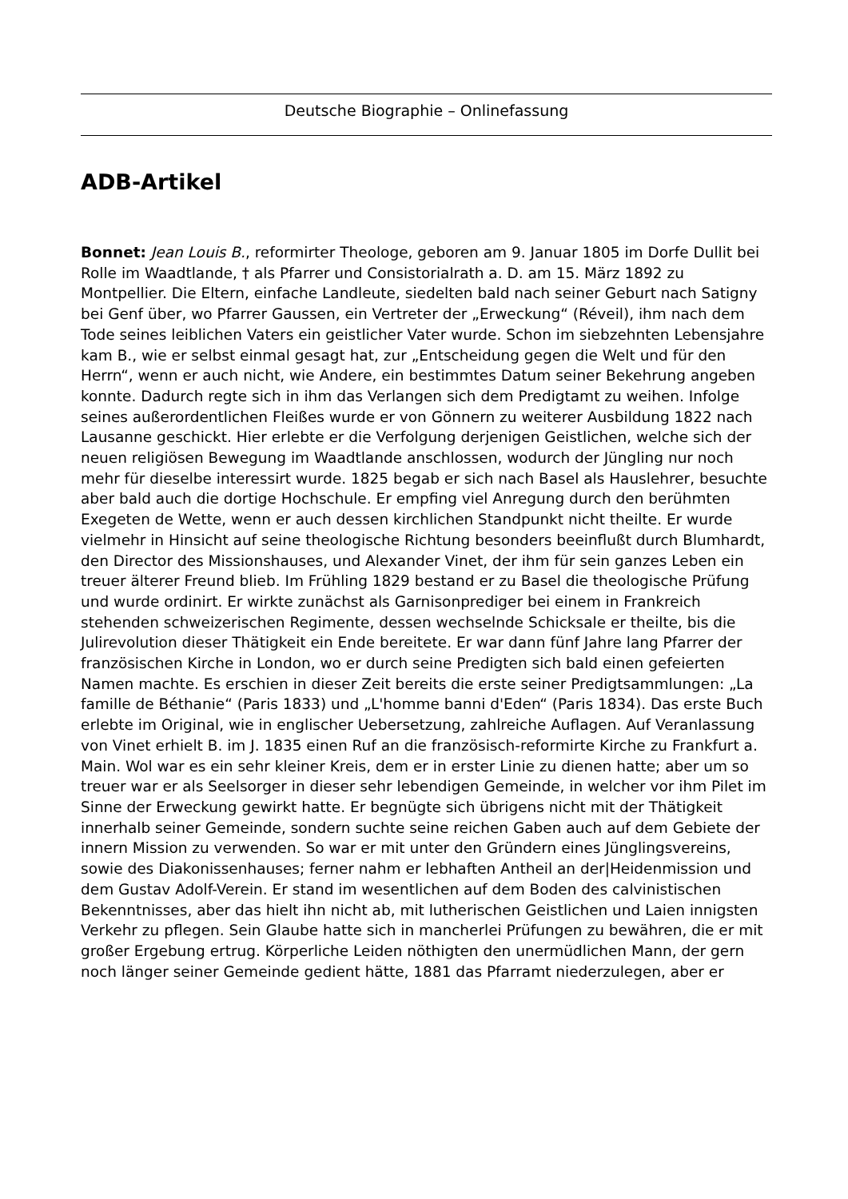Deutsche Biographie – Onlinefassung
ADB-Artikel
Bonnet: Jean Louis B., reformirter Theologe, geboren am 9. Januar 1805 im Dorfe Dullit bei Rolle im Waadtlande, † als Pfarrer und Consistorialrath a. D. am 15. März 1892 zu Montpellier. Die Eltern, einfache Landleute, siedelten bald nach seiner Geburt nach Satigny bei Genf über, wo Pfarrer Gaussen, ein Vertreter der „Erweckung“ (Réveil), ihm nach dem Tode seines leiblichen Vaters ein geistlicher Vater wurde. Schon im siebzehnten Lebensjahre kam B., wie er selbst einmal gesagt hat, zur „Entscheidung gegen die Welt und für den Herrn“, wenn er auch nicht, wie Andere, ein bestimmtes Datum seiner Bekehrung angeben konnte. Dadurch regte sich in ihm das Verlangen sich dem Predigtamt zu weihen. Infolge seines außerordentlichen Fleißes wurde er von Gönnern zu weiterer Ausbildung 1822 nach Lausanne geschickt. Hier erlebte er die Verfolgung derjenigen Geistlichen, welche sich der neuen religiösen Bewegung im Waadtlande anschlossen, wodurch der Jüngling nur noch mehr für dieselbe interessirt wurde. 1825 begab er sich nach Basel als Hauslehrer, besuchte aber bald auch die dortige Hochschule. Er empfing viel Anregung durch den berühmten Exegeten de Wette, wenn er auch dessen kirchlichen Standpunkt nicht theilte. Er wurde vielmehr in Hinsicht auf seine theologische Richtung besonders beeinflußt durch Blumhardt, den Director des Missionshauses, und Alexander Vinet, der ihm für sein ganzes Leben ein treuer älterer Freund blieb. Im Frühling 1829 bestand er zu Basel die theologische Prüfung und wurde ordinirt. Er wirkte zunächst als Garnisonprediger bei einem in Frankreich stehenden schweizerischen Regimente, dessen wechselnde Schicksale er theilte, bis die Julirevolution dieser Thätigkeit ein Ende bereitete. Er war dann fünf Jahre lang Pfarrer der französischen Kirche in London, wo er durch seine Predigten sich bald einen gefeierten Namen machte. Es erschien in dieser Zeit bereits die erste seiner Predigtsammlungen: „La famille de Béthanie“ (Paris 1833) und „L'homme banni d'Eden“ (Paris 1834). Das erste Buch erlebte im Original, wie in englischer Uebersetzung, zahlreiche Auflagen. Auf Veranlassung von Vinet erhielt B. im J. 1835 einen Ruf an die französisch-reformirte Kirche zu Frankfurt a. Main. Wol war es ein sehr kleiner Kreis, dem er in erster Linie zu dienen hatte; aber um so treuer war er als Seelsorger in dieser sehr lebendigen Gemeinde, in welcher vor ihm Pilet im Sinne der Erweckung gewirkt hatte. Er begnügte sich übrigens nicht mit der Thätigkeit innerhalb seiner Gemeinde, sondern suchte seine reichen Gaben auch auf dem Gebiete der innern Mission zu verwenden. So war er mit unter den Gründern eines Jünglingsvereins, sowie des Diakonissenhauses; ferner nahm er lebhaften Antheil an der|Heidenmission und dem Gustav Adolf-Verein. Er stand im wesentlichen auf dem Boden des calvinistischen Bekenntnisses, aber das hielt ihn nicht ab, mit lutherischen Geistlichen und Laien innigsten Verkehr zu pflegen. Sein Glaube hatte sich in mancherlei Prüfungen zu bewähren, die er mit großer Ergebung ertrug. Körperliche Leiden nöthigten den unermüdlichen Mann, der gern noch länger seiner Gemeinde gedient hätte, 1881 das Pfarramt niederzulegen, aber er